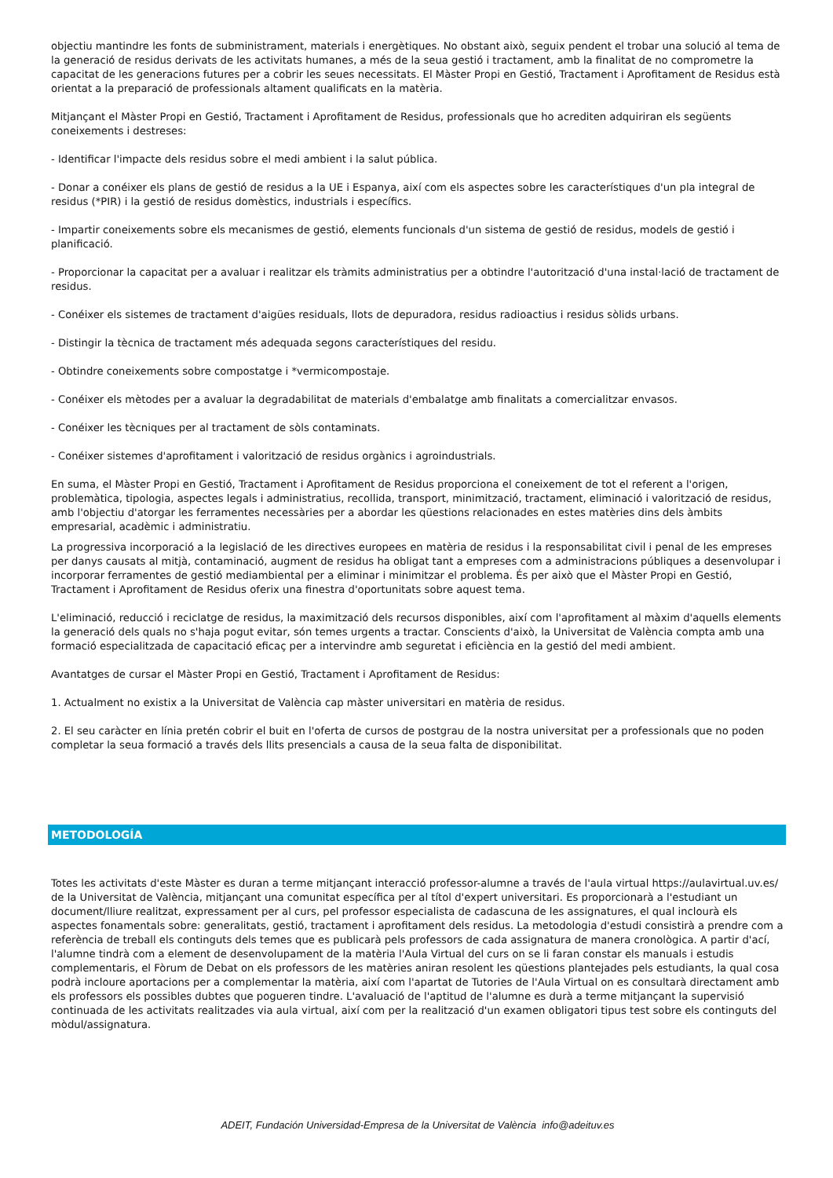objectiu mantindre les fonts de subministrament, materials i energètiques. No obstant això, seguix pendent el trobar una solució al tema de la generació de residus derivats de les activitats humanes, a més de la seua gestió i tractament, amb la finalitat de no comprometre la capacitat de les generacions futures per a cobrir les seues necessitats. El Màster Propi en Gestió, Tractament i Aprofitament de Residus està orientat a la preparació de professionals altament qualificats en la matèria.
Mitjançant el Màster Propi en Gestió, Tractament i Aprofitament de Residus, professionals que ho acrediten adquiriran els següents coneixements i destreses:
- Identificar l'impacte dels residus sobre el medi ambient i la salut pública.
- Donar a conéixer els plans de gestió de residus a la UE i Espanya, així com els aspectes sobre les característiques d'un pla integral de residus (*PIR) i la gestió de residus domèstics, industrials i específics.
- Impartir coneixements sobre els mecanismes de gestió, elements funcionals d'un sistema de gestió de residus, models de gestió i planificació.
- Proporcionar la capacitat per a avaluar i realitzar els tràmits administratius per a obtindre l'autorització d'una instal·lació de tractament de residus.
- Conéixer els sistemes de tractament d'aigües residuals, llots de depuradora, residus radioactius i residus sòlids urbans.
- Distingir la tècnica de tractament més adequada segons característiques del residu.
- Obtindre coneixements sobre compostatge i *vermicompostaje.
- Conéixer els mètodes per a avaluar la degradabilitat de materials d'embalatge amb finalitats a comercialitzar envasos.
- Conéixer les tècniques per al tractament de sòls contaminats.
- Conéixer sistemes d'aprofitament i valorització de residus orgànics i agroindustrials.
En suma, el Màster Propi en Gestió, Tractament i Aprofitament de Residus proporciona el coneixement de tot el referent a l'origen, problemàtica, tipologia, aspectes legals i administratius, recollida, transport, minimització, tractament, eliminació i valorització de residus, amb l'objectiu d'atorgar les ferramentes necessàries per a abordar les qüestions relacionades en estes matèries dins dels àmbits empresarial, acadèmic i administratiu.
La progressiva incorporació a la legislació de les directives europees en matèria de residus i la responsabilitat civil i penal de les empreses per danys causats al mitjà, contaminació, augment de residus ha obligat tant a empreses com a administracions públiques a desenvolupar i incorporar ferramentes de gestió mediambiental per a eliminar i minimitzar el problema. És per això que el Màster Propi en Gestió, Tractament i Aprofitament de Residus oferix una finestra d'oportunitats sobre aquest tema.
L'eliminació, reducció i reciclatge de residus, la maximització dels recursos disponibles, així com l'aprofitament al màxim d'aquells elements la generació dels quals no s'haja pogut evitar, són temes urgents a tractar. Conscients d'això, la Universitat de València compta amb una formació especialitzada de capacitació eficaç per a intervindre amb seguretat i eficiència en la gestió del medi ambient.
Avantatges de cursar el Màster Propi en Gestió, Tractament i Aprofitament de Residus:
1. Actualment no existix a la Universitat de València cap màster universitari en matèria de residus.
2. El seu caràcter en línia pretén cobrir el buit en l'oferta de cursos de postgrau de la nostra universitat per a professionals que no poden completar la seua formació a través dels llits presencials a causa de la seua falta de disponibilitat.
METODOLOGÍA
Totes les activitats d'este Màster es duran a terme mitjançant interacció professor-alumne a través de l'aula virtual https://aulavirtual.uv.es/ de la Universitat de València, mitjançant una comunitat específica per al títol d'expert universitari. Es proporcionarà a l'estudiant un document/lliure realitzat, expressament per al curs, pel professor especialista de cadascuna de les assignatures, el qual inclourà els aspectes fonamentals sobre: generalitats, gestió, tractament i aprofitament dels residus. La metodologia d'estudi consistirà a prendre com a referència de treball els continguts dels temes que es publicarà pels professors de cada assignatura de manera cronològica. A partir d'ací, l'alumne tindrà com a element de desenvolupament de la matèria l'Aula Virtual del curs on se li faran constar els manuals i estudis complementaris, el Fòrum de Debat on els professors de les matèries aniran resolent les qüestions plantejades pels estudiants, la qual cosa podrà incloure aportacions per a complementar la matèria, així com l'apartat de Tutories de l'Aula Virtual on es consultarà directament amb els professors els possibles dubtes que pogueren tindre. L'avaluació de l'aptitud de l'alumne es durà a terme mitjançant la supervisió continuada de les activitats realitzades via aula virtual, així com per la realització d'un examen obligatori tipus test sobre els continguts del mòdul/assignatura.
ADEIT, Fundación Universidad-Empresa de la Universitat de València info@adeituv.es